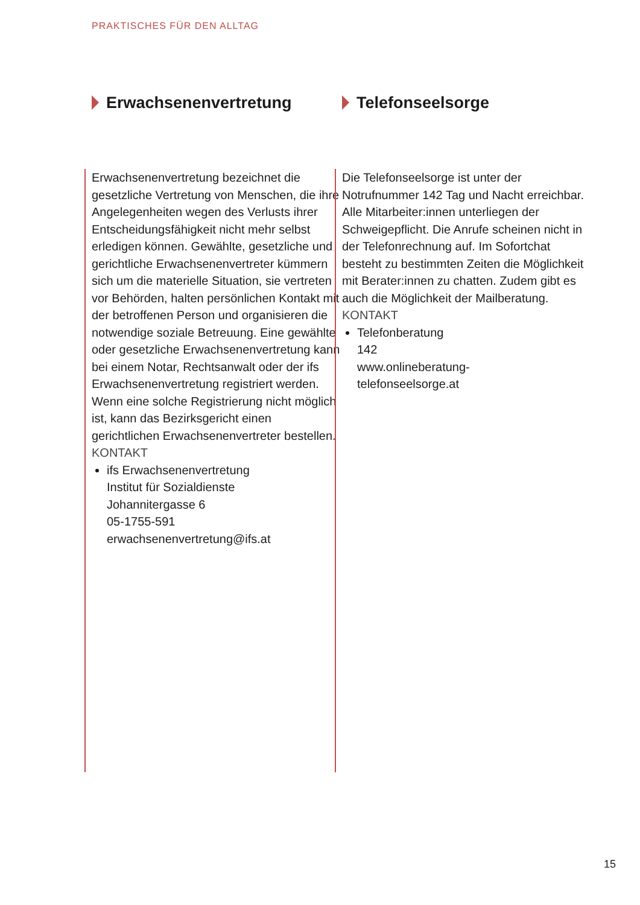PRAKTISCHES FÜR DEN ALLTAG
Erwachsenenvertretung
Erwachsenenvertretung bezeichnet die gesetzliche Vertretung von Menschen, die ihre Angelegenheiten wegen des Verlusts ihrer Entscheidungsfähigkeit nicht mehr selbst erledigen können. Gewählte, gesetzliche und gerichtliche Erwachsenenvertreter kümmern sich um die materielle Situation, sie vertre­ten vor Behörden, halten persönlichen Kontakt mit der betroffenen Person und organisieren die notwendige soziale Betreuung. Eine gewählte oder gesetzliche Erwachsenenvertretung kann bei einem Notar, Rechtsanwalt oder der ifs Erwachsenenvertretung registriert werden. Wenn eine solche Registrierung nicht möglich ist, kann das Bezirksgericht einen gerichtlichen Erwachsenenvertreter bestellen.
KONTAKT
ifs Erwachsenenvertretung
Institut für Sozialdienste
Johannitergasse 6
05-1755-591
erwachsenenvertretung@ifs.at
Telefonseelsorge
Die Telefonseelsorge ist unter der Notrufnummer 142 Tag und Nacht erreichbar. Alle Mitarbeiter:innen unterliegen der Schweigepflicht. Die Anrufe scheinen nicht in der Telefonrechnung auf. Im Sofortchat besteht zu bestimmten Zeiten die Möglichkeit mit Berater:innen zu chatten. Zudem gibt es auch die Möglichkeit der Mailberatung.
KONTAKT
Telefonberatung
142
www.onlineberatung-
telefonseelsorge.at
15